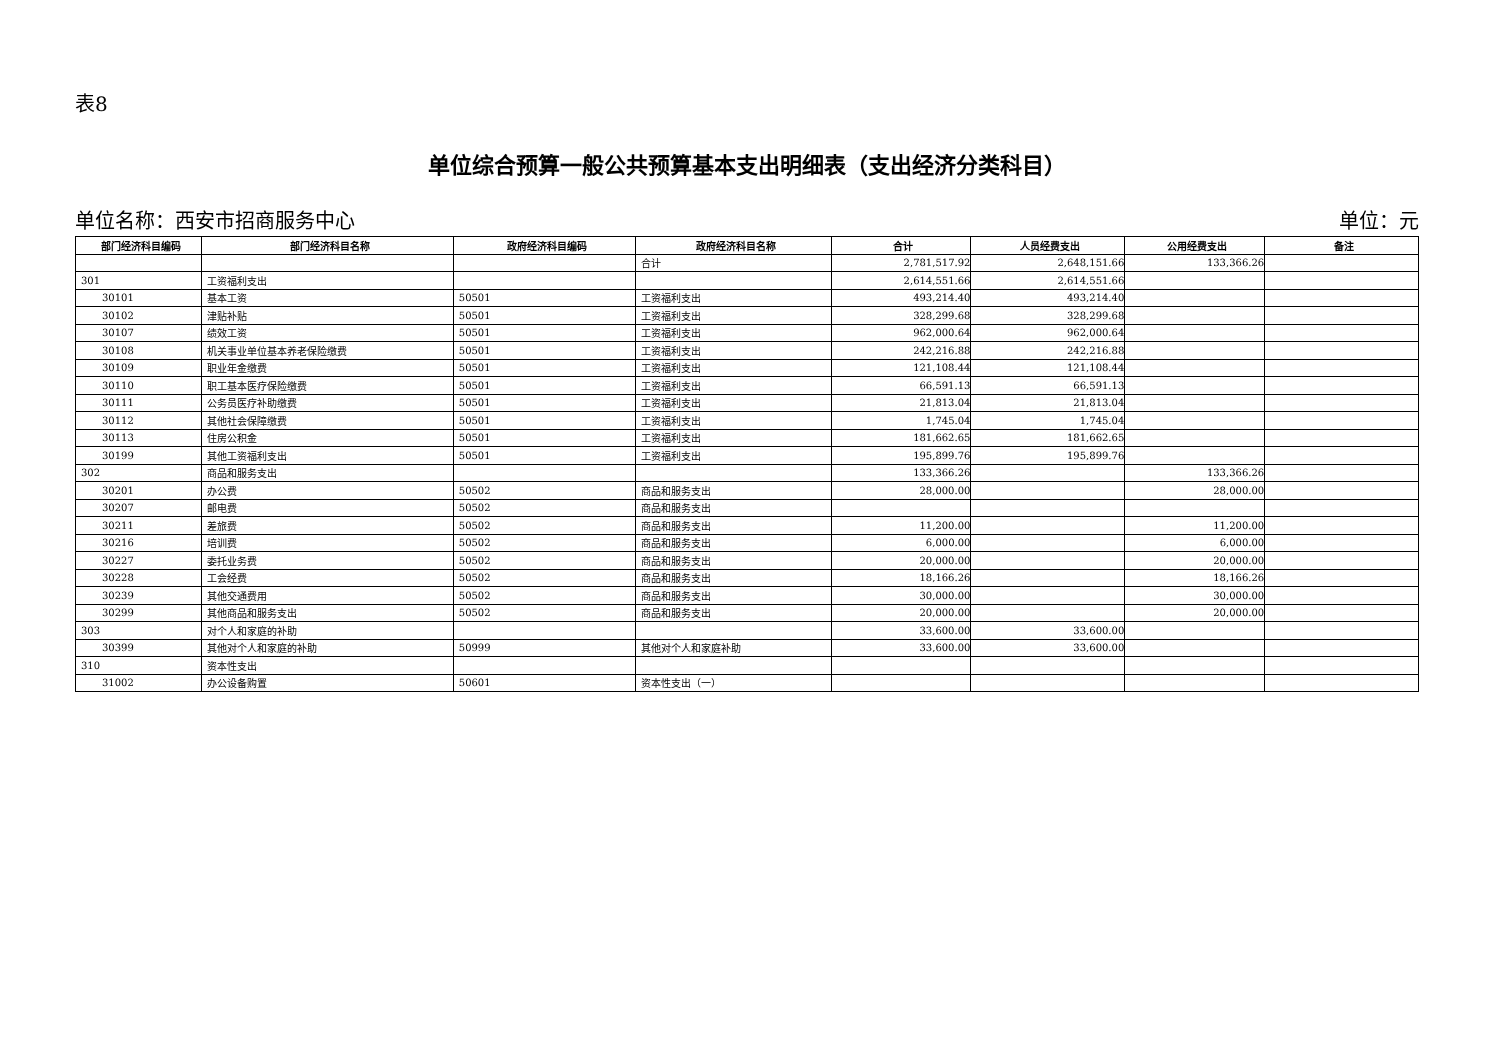表8
单位综合预算一般公共预算基本支出明细表（支出经济分类科目）
单位名称：西安市招商服务中心 单位：元
| 部门经济科目编码 | 部门经济科目名称 | 政府经济科目编码 | 政府经济科目名称 | 合计 | 人员经费支出 | 公用经费支出 | 备注 |
| --- | --- | --- | --- | --- | --- | --- | --- |
| | | | 合计 | 2,781,517.92 | 2,648,151.66 | 133,366.26 | |
| 301 | 工资福利支出 | | | 2,614,551.66 | 2,614,551.66 | | |
| 30101 | 基本工资 | 50501 | 工资福利支出 | 493,214.40 | 493,214.40 | | |
| 30102 | 津贴补贴 | 50501 | 工资福利支出 | 328,299.68 | 328,299.68 | | |
| 30107 | 绩效工资 | 50501 | 工资福利支出 | 962,000.64 | 962,000.64 | | |
| 30108 | 机关事业单位基本养老保险缴费 | 50501 | 工资福利支出 | 242,216.88 | 242,216.88 | | |
| 30109 | 职业年金缴费 | 50501 | 工资福利支出 | 121,108.44 | 121,108.44 | | |
| 30110 | 职工基本医疗保险缴费 | 50501 | 工资福利支出 | 66,591.13 | 66,591.13 | | |
| 30111 | 公务员医疗补助缴费 | 50501 | 工资福利支出 | 21,813.04 | 21,813.04 | | |
| 30112 | 其他社会保障缴费 | 50501 | 工资福利支出 | 1,745.04 | 1,745.04 | | |
| 30113 | 住房公积金 | 50501 | 工资福利支出 | 181,662.65 | 181,662.65 | | |
| 30199 | 其他工资福利支出 | 50501 | 工资福利支出 | 195,899.76 | 195,899.76 | | |
| 302 | 商品和服务支出 | | | 133,366.26 | | 133,366.26 | |
| 30201 | 办公费 | 50502 | 商品和服务支出 | 28,000.00 | | 28,000.00 | |
| 30207 | 邮电费 | 50502 | 商品和服务支出 | | | | |
| 30211 | 差旅费 | 50502 | 商品和服务支出 | 11,200.00 | | 11,200.00 | |
| 30216 | 培训费 | 50502 | 商品和服务支出 | 6,000.00 | | 6,000.00 | |
| 30227 | 委托业务费 | 50502 | 商品和服务支出 | 20,000.00 | | 20,000.00 | |
| 30228 | 工会经费 | 50502 | 商品和服务支出 | 18,166.26 | | 18,166.26 | |
| 30239 | 其他交通费用 | 50502 | 商品和服务支出 | 30,000.00 | | 30,000.00 | |
| 30299 | 其他商品和服务支出 | 50502 | 商品和服务支出 | 20,000.00 | | 20,000.00 | |
| 303 | 对个人和家庭的补助 | | | 33,600.00 | 33,600.00 | | |
| 30399 | 其他对个人和家庭的补助 | 50999 | 其他对个人和家庭补助 | 33,600.00 | 33,600.00 | | |
| 310 | 资本性支出 | | | | | | |
| 31002 | 办公设备购置 | 50601 | 资本性支出（一） | | | | |